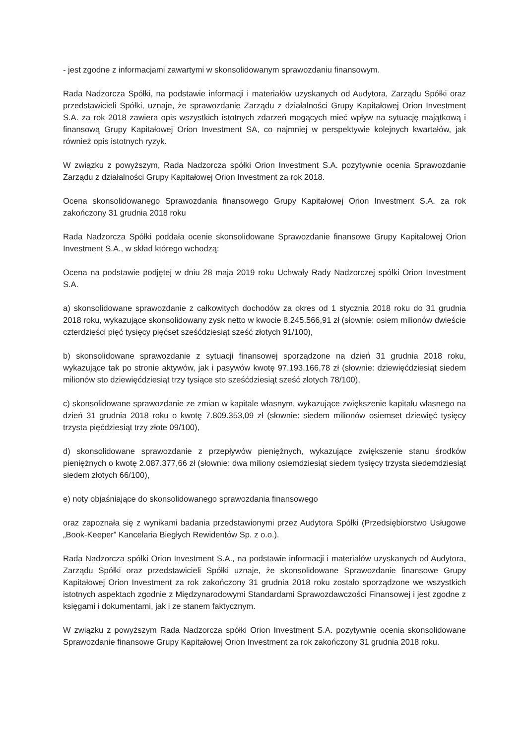- jest zgodne z informacjami zawartymi w skonsolidowanym sprawozdaniu finansowym.
Rada Nadzorcza Spółki, na podstawie informacji i materiałów uzyskanych od Audytora, Zarządu Spółki oraz przedstawicieli Spółki, uznaje, że sprawozdanie Zarządu z działalności Grupy Kapitałowej Orion Investment S.A. za rok 2018 zawiera opis wszystkich istotnych zdarzeń mogących mieć wpływ na sytuację majątkową i finansową Grupy Kapitałowej Orion Investment SA, co najmniej w perspektywie kolejnych kwartałów, jak również opis istotnych ryzyk.
W związku z powyższym, Rada Nadzorcza spółki Orion Investment S.A. pozytywnie ocenia Sprawozdanie Zarządu z działalności Grupy Kapitałowej Orion Investment za rok 2018.
Ocena skonsolidowanego Sprawozdania finansowego Grupy Kapitałowej Orion Investment S.A. za rok zakończony 31 grudnia 2018 roku
Rada Nadzorcza Spółki poddała ocenie skonsolidowane Sprawozdanie finansowe Grupy Kapitałowej Orion Investment S.A., w skład którego wchodzą:
Ocena na podstawie podjętej w dniu 28 maja 2019 roku Uchwały Rady Nadzorczej spółki Orion Investment S.A.
a) skonsolidowane sprawozdanie z całkowitych dochodów za okres od 1 stycznia 2018 roku do 31 grudnia 2018 roku, wykazujące skonsolidowany zysk netto w kwocie 8.245.566,91 zł (słownie: osiem milionów dwieście czterdzieści pięć tysięcy pięćset sześćdziesiąt sześć złotych 91/100),
b) skonsolidowane sprawozdanie z sytuacji finansowej sporządzone na dzień 31 grudnia 2018 roku, wykazujące tak po stronie aktywów, jak i pasywów kwotę 97.193.166,78 zł (słownie: dziewięćdziesiąt siedem milionów sto dziewięćdziesiąt trzy tysiące sto sześćdziesiąt sześć złotych 78/100),
c) skonsolidowane sprawozdanie ze zmian w kapitale własnym, wykazujące zwiększenie kapitału własnego na dzień 31 grudnia 2018 roku o kwotę 7.809.353,09 zł (słownie: siedem milionów osiemset dziewięć tysięcy trzysta pięćdziesiąt trzy złote 09/100),
d) skonsolidowane sprawozdanie z przepływów pieniężnych, wykazujące zwiększenie stanu środków pieniężnych o kwotę 2.087.377,66 zł (słownie: dwa miliony osiemdziesiąt siedem tysięcy trzysta siedemdziesiąt siedem złotych 66/100),
e) noty objaśniające do skonsolidowanego sprawozdania finansowego
oraz zapoznała się z wynikami badania przedstawionymi przez Audytora Spółki (Przedsiębiorstwo Usługowe „Book-Keeper” Kancelaria Biegłych Rewidentów Sp. z o.o.).
Rada Nadzorcza spółki Orion Investment S.A., na podstawie informacji i materiałów uzyskanych od Audytora, Zarządu Spółki oraz przedstawicieli Spółki uznaje, że skonsolidowane Sprawozdanie finansowe Grupy Kapitałowej Orion Investment za rok zakończony 31 grudnia 2018 roku zostało sporządzone we wszystkich istotnych aspektach zgodnie z Międzynarodowymi Standardami Sprawozdawczości Finansowej i jest zgodne z księgami i dokumentami, jak i ze stanem faktycznym.
W związku z powyższym Rada Nadzorcza spółki Orion Investment S.A. pozytywnie ocenia skonsolidowane Sprawozdanie finansowe Grupy Kapitałowej Orion Investment za rok zakończony 31 grudnia 2018 roku.